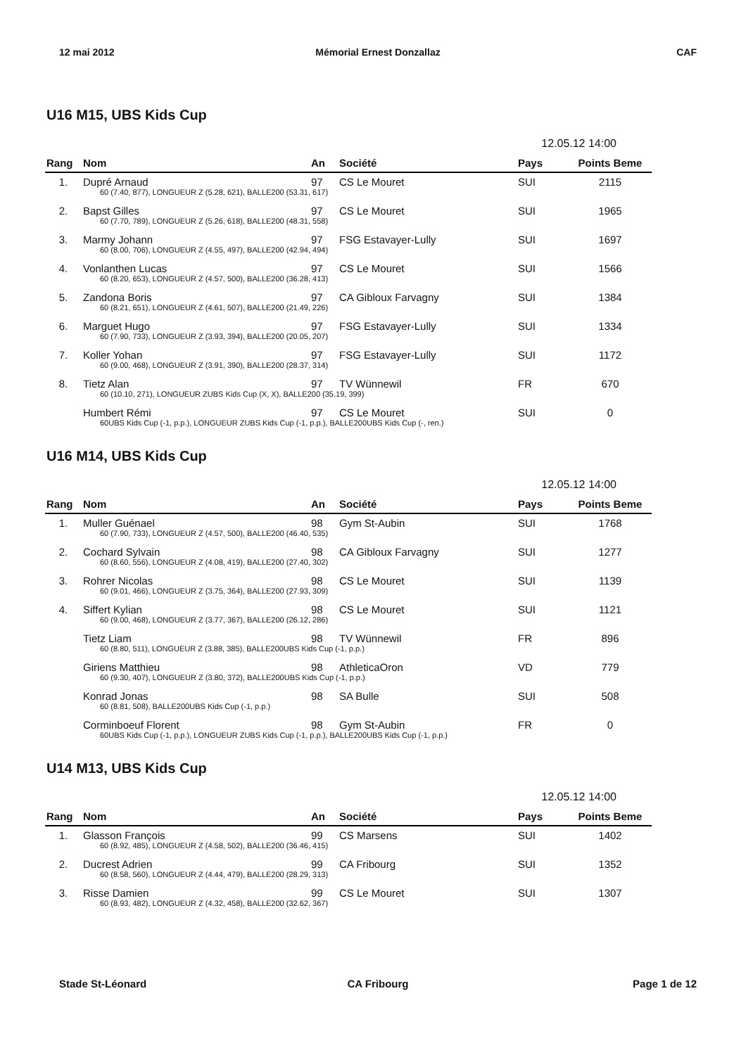12 mai 2012 Mémorial Ernest Donzallaz CAF
U16 M15, UBS Kids Cup
12.05.12 14:00
| Rang | Nom | An | Société | Pays | Points Beme |
| --- | --- | --- | --- | --- | --- |
| 1. | Dupré Arnaud | 97 | CS Le Mouret | SUI | 2115 |
| | 60 (7.40, 877), LONGUEUR Z (5.28, 621), BALLE200 (53.31, 617) | | | | |
| 2. | Bapst Gilles | 97 | CS Le Mouret | SUI | 1965 |
| | 60 (7.70, 789), LONGUEUR Z (5.26, 618), BALLE200 (48.31, 558) | | | | |
| 3. | Marmy Johann | 97 | FSG Estavayer-Lully | SUI | 1697 |
| | 60 (8.00, 706), LONGUEUR Z (4.55, 497), BALLE200 (42.94, 494) | | | | |
| 4. | Vonlanthen Lucas | 97 | CS Le Mouret | SUI | 1566 |
| | 60 (8.20, 653), LONGUEUR Z (4.57, 500), BALLE200 (36.28, 413) | | | | |
| 5. | Zandona Boris | 97 | CA Gibloux Farvagny | SUI | 1384 |
| | 60 (8.21, 651), LONGUEUR Z (4.61, 507), BALLE200 (21.49, 226) | | | | |
| 6. | Marguet Hugo | 97 | FSG Estavayer-Lully | SUI | 1334 |
| | 60 (7.90, 733), LONGUEUR Z (3.93, 394), BALLE200 (20.05, 207) | | | | |
| 7. | Koller Yohan | 97 | FSG Estavayer-Lully | SUI | 1172 |
| | 60 (9.00, 468), LONGUEUR Z (3.91, 390), BALLE200 (28.37, 314) | | | | |
| 8. | Tietz Alan | 97 | TV Wünnewil | FR | 670 |
| | 60 (10.10, 271), LONGUEUR ZUBS Kids Cup (X, X), BALLE200 (35.19, 399) | | | | |
| | Humbert Rémi | 97 | CS Le Mouret | SUI | 0 |
| | 60UBS Kids Cup (-1, p.p.), LONGUEUR ZUBS Kids Cup (-1, p.p.), BALLE200UBS Kids Cup (-, ren.) | | | | |
U16 M14, UBS Kids Cup
12.05.12 14:00
| Rang | Nom | An | Société | Pays | Points Beme |
| --- | --- | --- | --- | --- | --- |
| 1. | Muller Guénael | 98 | Gym St-Aubin | SUI | 1768 |
| | 60 (7.90, 733), LONGUEUR Z (4.57, 500), BALLE200 (46.40, 535) | | | | |
| 2. | Cochard Sylvain | 98 | CA Gibloux Farvagny | SUI | 1277 |
| | 60 (8.60, 556), LONGUEUR Z (4.08, 419), BALLE200 (27.40, 302) | | | | |
| 3. | Rohrer Nicolas | 98 | CS Le Mouret | SUI | 1139 |
| | 60 (9.01, 466), LONGUEUR Z (3.75, 364), BALLE200 (27.93, 309) | | | | |
| 4. | Siffert Kylian | 98 | CS Le Mouret | SUI | 1121 |
| | 60 (9.00, 468), LONGUEUR Z (3.77, 367), BALLE200 (26.12, 286) | | | | |
| | Tietz Liam | 98 | TV Wünnewil | FR | 896 |
| | 60 (8.80, 511), LONGUEUR Z (3.88, 385), BALLE200UBS Kids Cup (-1, p.p.) | | | | |
| | Giriens Matthieu | 98 | AthleticaOron | VD | 779 |
| | 60 (9.30, 407), LONGUEUR Z (3.80, 372), BALLE200UBS Kids Cup (-1, p.p.) | | | | |
| | Konrad Jonas | 98 | SA Bulle | SUI | 508 |
| | 60 (8.81, 508), BALLE200UBS Kids Cup (-1, p.p.) | | | | |
| | Corminboeuf Florent | 98 | Gym St-Aubin | FR | 0 |
| | 60UBS Kids Cup (-1, p.p.), LONGUEUR ZUBS Kids Cup (-1, p.p.), BALLE200UBS Kids Cup (-1, p.p.) | | | | |
U14 M13, UBS Kids Cup
12.05.12 14:00
| Rang | Nom | An | Société | Pays | Points Beme |
| --- | --- | --- | --- | --- | --- |
| 1. | Glasson François | 99 | CS Marsens | SUI | 1402 |
| | 60 (8.92, 485), LONGUEUR Z (4.58, 502), BALLE200 (36.46, 415) | | | | |
| 2. | Ducrest Adrien | 99 | CA Fribourg | SUI | 1352 |
| | 60 (8.58, 560), LONGUEUR Z (4.44, 479), BALLE200 (28.29, 313) | | | | |
| 3. | Risse Damien | 99 | CS Le Mouret | SUI | 1307 |
| | 60 (8.93, 482), LONGUEUR Z (4.32, 458), BALLE200 (32.62, 367) | | | | |
Stade St-Léonard CA Fribourg Page 1 de 12